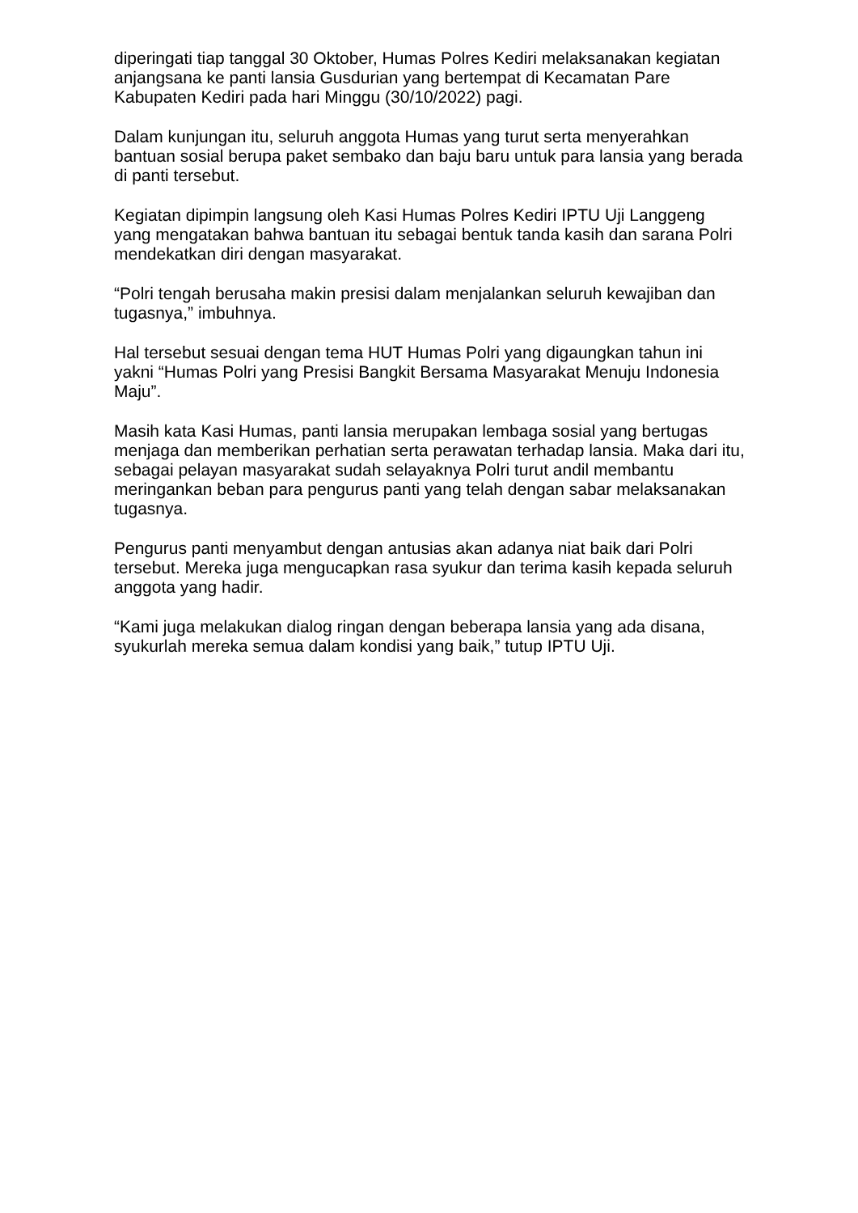diperingati tiap tanggal 30 Oktober, Humas Polres Kediri melaksanakan kegiatan anjangsana ke panti lansia Gusdurian yang bertempat di Kecamatan Pare Kabupaten Kediri pada hari Minggu (30/10/2022) pagi.
Dalam kunjungan itu, seluruh anggota Humas yang turut serta menyerahkan bantuan sosial berupa paket sembako dan baju baru untuk para lansia yang berada di panti tersebut.
Kegiatan dipimpin langsung oleh Kasi Humas Polres Kediri IPTU Uji Langgeng yang mengatakan bahwa bantuan itu sebagai bentuk tanda kasih dan sarana Polri mendekatkan diri dengan masyarakat.
“Polri tengah berusaha makin presisi dalam menjalankan seluruh kewajiban dan tugasnya,” imbuhnya.
Hal tersebut sesuai dengan tema HUT Humas Polri yang digaungkan tahun ini yakni “Humas Polri yang Presisi Bangkit Bersama Masyarakat Menuju Indonesia Maju”.
Masih kata Kasi Humas, panti lansia merupakan lembaga sosial yang bertugas menjaga dan memberikan perhatian serta perawatan terhadap lansia. Maka dari itu, sebagai pelayan masyarakat sudah selayaknya Polri turut andil membantu meringankan beban para pengurus panti yang telah dengan sabar melaksanakan tugasnya.
Pengurus panti menyambut dengan antusias akan adanya niat baik dari Polri tersebut. Mereka juga mengucapkan rasa syukur dan terima kasih kepada seluruh anggota yang hadir.
“Kami juga melakukan dialog ringan dengan beberapa lansia yang ada disana, syukurlah mereka semua dalam kondisi yang baik,” tutup IPTU Uji.